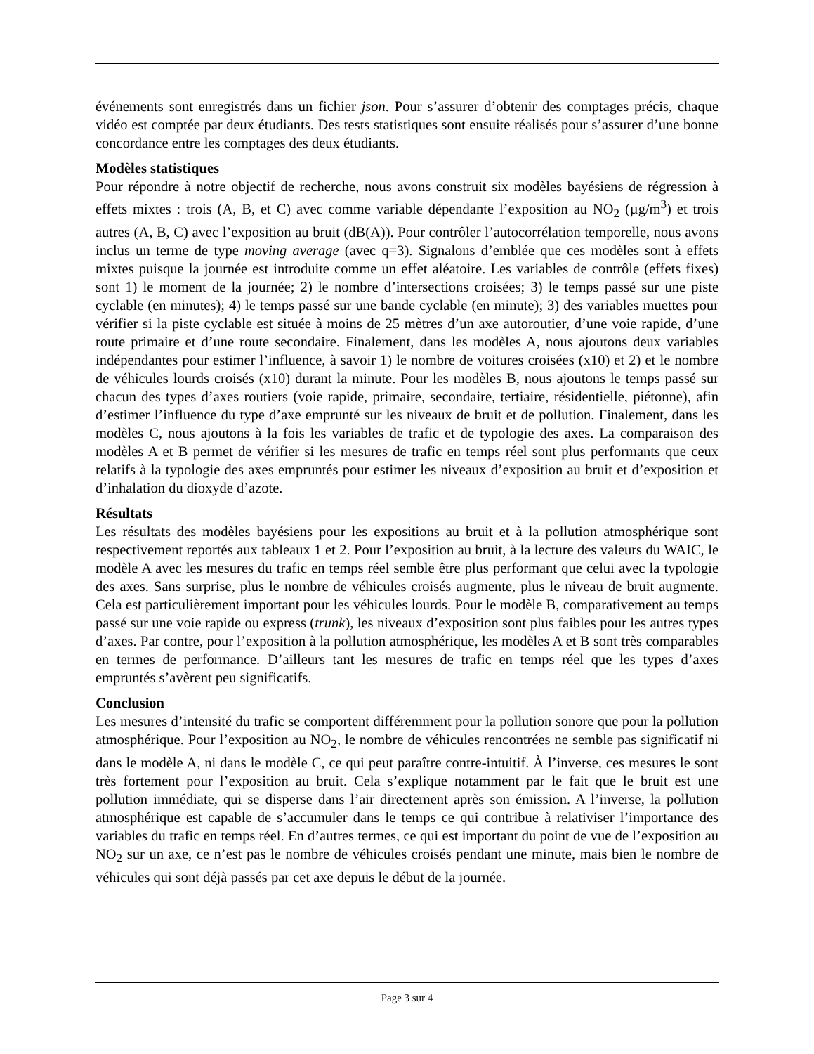événements sont enregistrés dans un fichier json. Pour s’assurer d’obtenir des comptages précis, chaque vidéo est comptée par deux étudiants. Des tests statistiques sont ensuite réalisés pour s’assurer d’une bonne concordance entre les comptages des deux étudiants.
Modèles statistiques
Pour répondre à notre objectif de recherche, nous avons construit six modèles bayésiens de régression à effets mixtes : trois (A, B, et C) avec comme variable dépendante l’exposition au NO<sub>2</sub> (µg/m<sup>3</sup>) et trois autres (A, B, C) avec l’exposition au bruit (dB(A)). Pour contrôler l’autocorrélation temporelle, nous avons inclus un terme de type moving average (avec q=3). Signalons d’emblée que ces modèles sont à effets mixtes puisque la journée est introduite comme un effet aléatoire. Les variables de contrôle (effets fixes) sont 1) le moment de la journée; 2) le nombre d’intersections croisées; 3) le temps passé sur une piste cyclable (en minutes); 4) le temps passé sur une bande cyclable (en minute); 3) des variables muettes pour vérifier si la piste cyclable est située à moins de 25 mètres d’un axe autoroutier, d’une voie rapide, d’une route primaire et d’une route secondaire. Finalement, dans les modèles A, nous ajoutons deux variables indépendantes pour estimer l’influence, à savoir 1) le nombre de voitures croisées (x10) et 2) et le nombre de véhicules lourds croisés (x10) durant la minute. Pour les modèles B, nous ajoutons le temps passé sur chacun des types d’axes routiers (voie rapide, primaire, secondaire, tertiaire, résidentielle, piétonne), afin d’estimer l’influence du type d’axe emprunté sur les niveaux de bruit et de pollution. Finalement, dans les modèles C, nous ajoutons à la fois les variables de trafic et de typologie des axes. La comparaison des modèles A et B permet de vérifier si les mesures de trafic en temps réel sont plus performants que ceux relatifs à la typologie des axes empruntés pour estimer les niveaux d’exposition au bruit et d’exposition et d’inhalation du dioxyde d’azote.
Résultats
Les résultats des modèles bayésiens pour les expositions au bruit et à la pollution atmosphérique sont respectivement reportés aux tableaux 1 et 2. Pour l’exposition au bruit, à la lecture des valeurs du WAIC, le modèle A avec les mesures du trafic en temps réel semble être plus performant que celui avec la typologie des axes. Sans surprise, plus le nombre de véhicules croisés augmente, plus le niveau de bruit augmente. Cela est particulièrement important pour les véhicules lourds. Pour le modèle B, comparativement au temps passé sur une voie rapide ou express (trunk), les niveaux d’exposition sont plus faibles pour les autres types d’axes. Par contre, pour l’exposition à la pollution atmosphérique, les modèles A et B sont très comparables en termes de performance. D’ailleurs tant les mesures de trafic en temps réel que les types d’axes empruntés s’avèrent peu significatifs.
Conclusion
Les mesures d’intensité du trafic se comportent différemment pour la pollution sonore que pour la pollution atmosphérique. Pour l’exposition au NO<sub>2</sub>, le nombre de véhicules rencontrées ne semble pas significatif ni dans le modèle A, ni dans le modèle C, ce qui peut paraître contre-intuitif. À l’inverse, ces mesures le sont très fortement pour l’exposition au bruit. Cela s’explique notamment par le fait que le bruit est une pollution immédiate, qui se disperse dans l’air directement après son émission. A l’inverse, la pollution atmosphérique est capable de s’accumuler dans le temps ce qui contribue à relativiser l’importance des variables du trafic en temps réel. En d’autres termes, ce qui est important du point de vue de l’exposition au NO<sub>2</sub> sur un axe, ce n’est pas le nombre de véhicules croisés pendant une minute, mais bien le nombre de véhicules qui sont déjà passés par cet axe depuis le début de la journée.
Page 3 sur 4